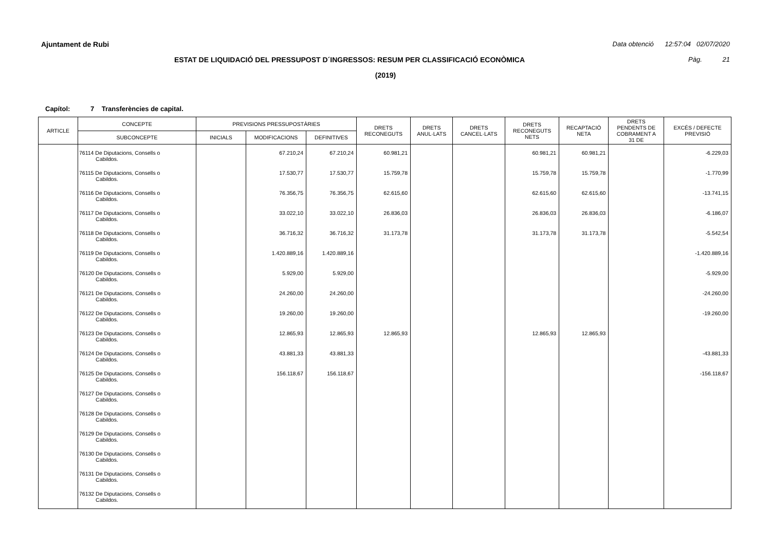Ajuntament de Rubi Data obtenció 12:57:04 02/07/2020
ESTAT DE LIQUIDACIÓ DEL PRESSUPOST D´INGRESSOS: RESUM PER CLASSIFICACIÓ ECONÒMICA Pàg. 21
(2019)
Capítol: 7 Transferències de capital.
| ARTICLE | CONCEPTE | PREVISIONS PRESSUPOSTÀRIES | | | DRETS RECONEGUTS | DRETS ANUL·LATS | DRETS CANCEL·LATS | DRETS RECONEGUTS NETS | RECAPTACIÓ NETA | DRETS PENDENTS DE COBRAMENT A 31 DE | EXCÉS / DEFECTE PREVISIÓ |
| --- | --- | --- | --- | --- | --- | --- | --- | --- | --- | --- | --- |
| | SUBCONCEPTE | INICIALS | MODIFICACIONS | DEFINITIVES | | | | | | | |
| | 76114 De Diputacions, Consells o Cabildos. | | 67.210,24 | 67.210,24 | 60.981,21 | | | 60.981,21 | 60.981,21 | | -6.229,03 |
| | 76115 De Diputacions, Consells o Cabildos. | | 17.530,77 | 17.530,77 | 15.759,78 | | | 15.759,78 | 15.759,78 | | -1.770,99 |
| | 76116 De Diputacions, Consells o Cabildos. | | 76.356,75 | 76.356,75 | 62.615,60 | | | 62.615,60 | 62.615,60 | | -13.741,15 |
| | 76117 De Diputacions, Consells o Cabildos. | | 33.022,10 | 33.022,10 | 26.836,03 | | | 26.836,03 | 26.836,03 | | -6.186,07 |
| | 76118 De Diputacions, Consells o Cabildos. | | 36.716,32 | 36.716,32 | 31.173,78 | | | 31.173,78 | 31.173,78 | | -5.542,54 |
| | 76119 De Diputacions, Consells o Cabildos. | | 1.420.889,16 | 1.420.889,16 | | | | | | | -1.420.889,16 |
| | 76120 De Diputacions, Consells o Cabildos. | | 5.929,00 | 5.929,00 | | | | | | | -5.929,00 |
| | 76121 De Diputacions, Consells o Cabildos. | | 24.260,00 | 24.260,00 | | | | | | | -24.260,00 |
| | 76122 De Diputacions, Consells o Cabildos. | | 19.260,00 | 19.260,00 | | | | | | | -19.260,00 |
| | 76123 De Diputacions, Consells o Cabildos. | | 12.865,93 | 12.865,93 | 12.865,93 | | | 12.865,93 | 12.865,93 | | |
| | 76124 De Diputacions, Consells o Cabildos. | | 43.881,33 | 43.881,33 | | | | | | | -43.881,33 |
| | 76125 De Diputacions, Consells o Cabildos. | | 156.118,67 | 156.118,67 | | | | | | | -156.118,67 |
| | 76127 De Diputacions, Consells o Cabildos. | | | | | | | | | | |
| | 76128 De Diputacions, Consells o Cabildos. | | | | | | | | | | |
| | 76129 De Diputacions, Consells o Cabildos. | | | | | | | | | | |
| | 76130 De Diputacions, Consells o Cabildos. | | | | | | | | | | |
| | 76131 De Diputacions, Consells o Cabildos. | | | | | | | | | | |
| | 76132 De Diputacions, Consells o Cabildos. | | | | | | | | | | |